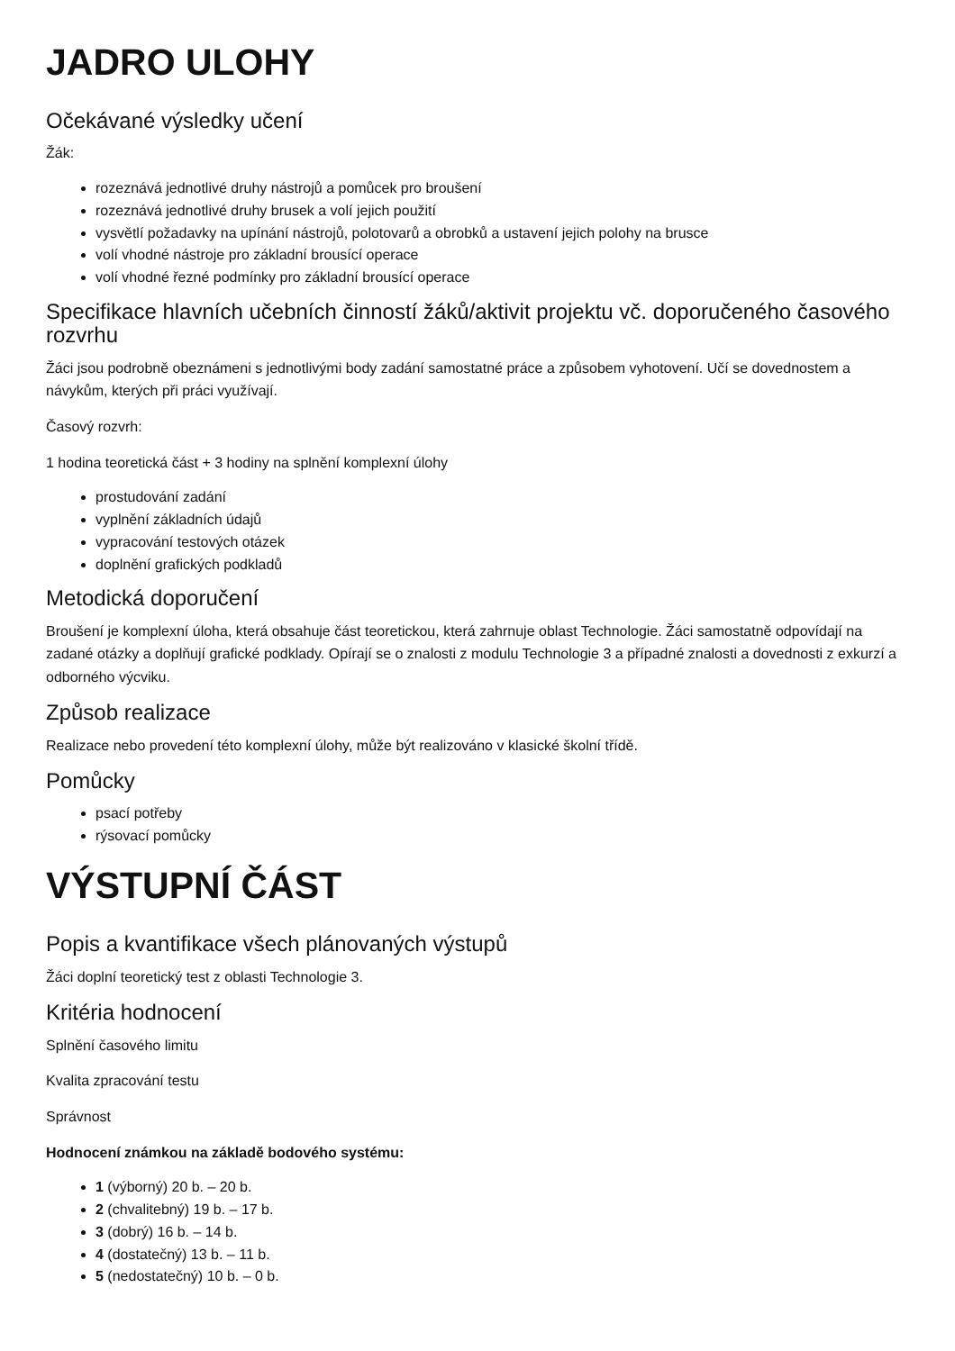JADRO ULOHY
Očekávané výsledky učení
Žák:
rozeznává jednotlivé druhy nástrojů a pomůcek pro broušení
rozeznává jednotlivé druhy brusek a volí jejich použití
vysvětlí požadavky na upínání nástrojů, polotovarů a obrobků a ustavení jejich polohy na brusce
volí vhodné nástroje pro základní brousící operace
volí vhodné řezné podmínky pro základní brousící operace
Specifikace hlavních učebních činností žáků/aktivit projektu vč. doporučeného časového rozvrhu
Žáci jsou podrobně obeznámeni s jednotlivými body zadání samostatné práce a způsobem vyhotovení. Učí se dovednostem a návykům, kterých při práci využívají.
Časový rozvrh:
1 hodina teoretická část + 3 hodiny na splnění komplexní úlohy
prostudování zadání
vyplnění základních údajů
vypracování testových otázek
doplnění grafických podkladů
Metodická doporučení
Broušení je komplexní úloha, která obsahuje část teoretickou, která zahrnuje oblast Technologie. Žáci samostatně odpovídají na zadané otázky a doplňují grafické podklady. Opírají se o znalosti z modulu Technologie 3 a případné znalosti a dovednosti z exkurzí a odborného výcviku.
Způsob realizace
Realizace nebo provedení této komplexní úlohy, může být realizováno v klasické školní třídě.
Pomůcky
psací potřeby
rýsovací pomůcky
VÝSTUPNÍ ČÁST
Popis a kvantifikace všech plánovaných výstupů
Žáci doplní teoretický test z oblasti Technologie 3.
Kritéria hodnocení
Splnění časového limitu
Kvalita zpracování testu
Správnost
Hodnocení známkou na základě bodového systému:
1 (výborný) 20 b. – 20 b.
2 (chvalitebný) 19 b. – 17 b.
3 (dobrý) 16 b. – 14 b.
4 (dostatečný) 13 b. – 11 b.
5 (nedostatečný) 10 b. – 0 b.